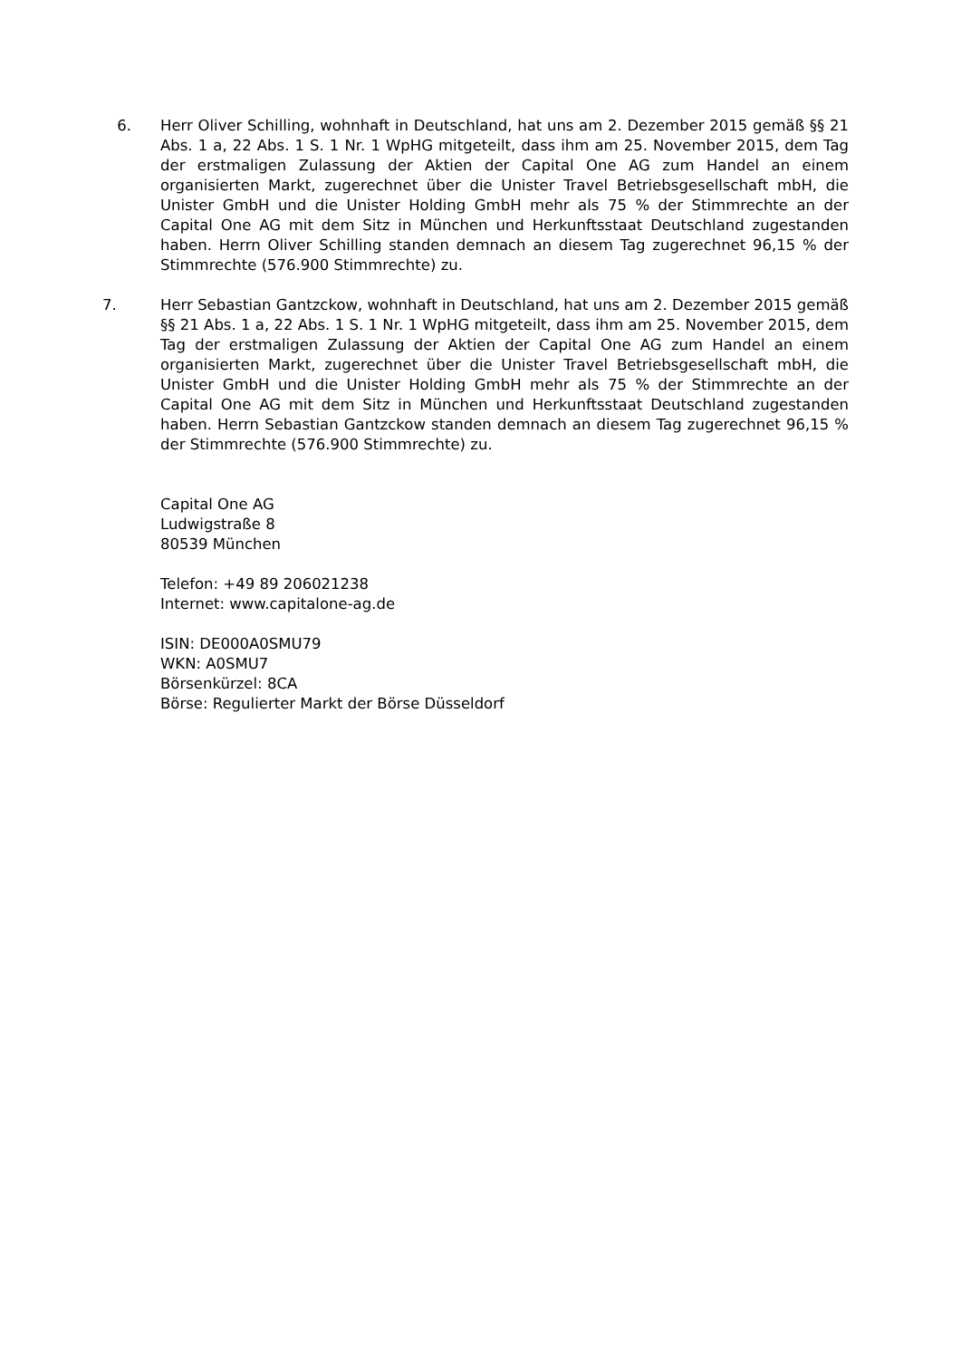6. Herr Oliver Schilling, wohnhaft in Deutschland, hat uns am 2. Dezember 2015 gemäß §§ 21 Abs. 1 a, 22 Abs. 1 S. 1 Nr. 1 WpHG mitgeteilt, dass ihm am 25. November 2015, dem Tag der erstmaligen Zulassung der Aktien der Capital One AG zum Handel an einem organisierten Markt, zugerechnet über die Unister Travel Betriebsgesellschaft mbH, die Unister GmbH und die Unister Holding GmbH mehr als 75 % der Stimmrechte an der Capital One AG mit dem Sitz in München und Herkunftsstaat Deutschland zugestanden haben. Herrn Oliver Schilling standen demnach an diesem Tag zugerechnet 96,15 % der Stimmrechte (576.900 Stimmrechte) zu.
7. Herr Sebastian Gantzckow, wohnhaft in Deutschland, hat uns am 2. Dezember 2015 gemäß §§ 21 Abs. 1 a, 22 Abs. 1 S. 1 Nr. 1 WpHG mitgeteilt, dass ihm am 25. November 2015, dem Tag der erstmaligen Zulassung der Aktien der Capital One AG zum Handel an einem organisierten Markt, zugerechnet über die Unister Travel Betriebsgesellschaft mbH, die Unister GmbH und die Unister Holding GmbH mehr als 75 % der Stimmrechte an der Capital One AG mit dem Sitz in München und Herkunftsstaat Deutschland zugestanden haben. Herrn Sebastian Gantzckow standen demnach an diesem Tag zugerechnet 96,15 % der Stimmrechte (576.900 Stimmrechte) zu.
Capital One AG
Ludwigstraße 8
80539 München
Telefon: +49 89 206021238
Internet: www.capitalone-ag.de
ISIN: DE000A0SMU79
WKN: A0SMU7
Börsenkürzel: 8CA
Börse: Regulierter Markt der Börse Düsseldorf